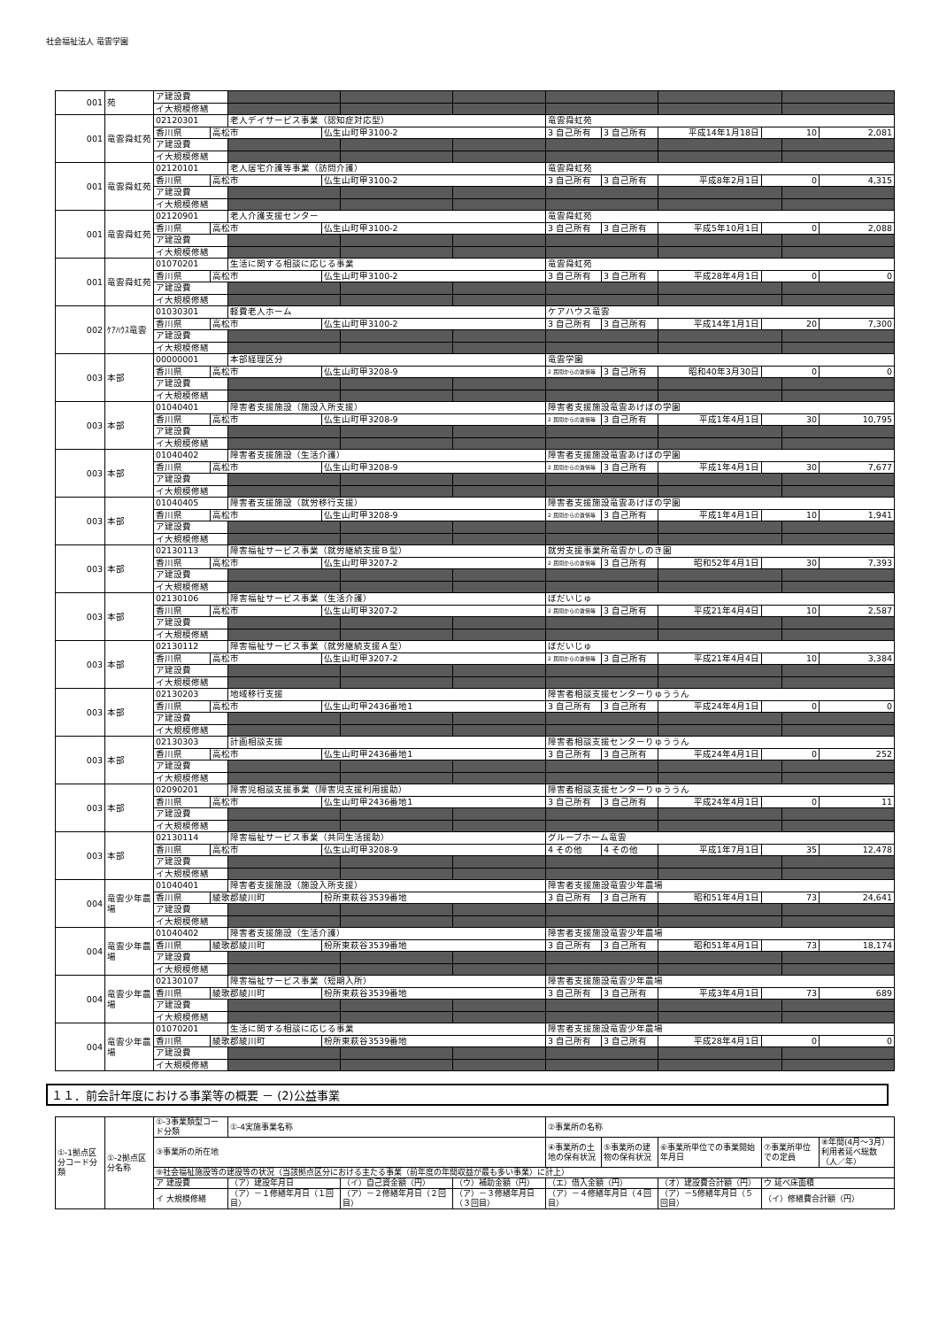社会福祉法人 竜雲学園
| 001 | 苑 | ア建設費 | | | | | | | | | | | |
| | | イ大規模修繕 | | | | | | | | | | | |
| 001 | 竜雲舜虹苑 | 02120301 | | 老人デイサービス事業（認知症対応型） | | | | 竜雲舜虹苑 | | | | | |
| | | 香川県 | 高松市 | | 仏生山町甲3100-2 | | | 3 自己所有 | 3 自己所有 | 平成14年1月18日 | 10 | | 2,081 |
| | | ア建設費 | | | | | | | | | | | |
| | | イ大規模修繕 | | | | | | | | | | | |
| 001 | 竜雲舜虹苑 | 02120101 | | 老人居宅介護等事業（訪問介護） | | | | 竜雲舜虹苑 | | | | | |
| | | 香川県 | 高松市 | | 仏生山町甲3100-2 | | | 3 自己所有 | 3 自己所有 | 平成8年2月1日 | 0 | | 4,315 |
| | | ア建設費 | | | | | | | | | | | |
| | | イ大規模修繕 | | | | | | | | | | | |
| 001 | 竜雲舜虹苑 | 02120901 | | 老人介護支援センター | | | | 竜雲舜虹苑 | | | | | |
| | | 香川県 | 高松市 | | 仏生山町甲3100-2 | | | 3 自己所有 | 3 自己所有 | 平成5年10月1日 | 0 | | 2,088 |
| | | ア建設費 | | | | | | | | | | | |
| | | イ大規模修繕 | | | | | | | | | | | |
| 001 | 竜雲舜虹苑 | 01070201 | | 生活に関する相談に応じる事業 | | | | 竜雲舜虹苑 | | | | | |
| | | 香川県 | 高松市 | | 仏生山町甲3100-2 | | | 3 自己所有 | 3 自己所有 | 平成28年4月1日 | 0 | | 0 |
| | | ア建設費 | | | | | | | | | | | |
| | | イ大規模修繕 | | | | | | | | | | | |
| 002 | ｹｱﾊｳｽ竜雲 | 01030301 | | 軽費老人ホーム | | | | ケアハウス竜雲 | | | | | |
| | | 香川県 | 高松市 | | 仏生山町甲3100-2 | | | 3 自己所有 | 3 自己所有 | 平成14年1月1日 | 20 | | 7,300 |
| | | ア建設費 | | | | | | | | | | | |
| | | イ大規模修繕 | | | | | | | | | | | |
| 003 | 本部 | 00000001 | | 本部経理区分 | | | | 竜雲学園 | | | | | |
| | | 香川県 | 高松市 | | 仏生山町甲3208-9 | | | 2 民間からの賃借等 | 3 自己所有 | 昭和40年3月30日 | 0 | | 0 |
| | | ア建設費 | | | | | | | | | | | |
| | | イ大規模修繕 | | | | | | | | | | | |
| 003 | 本部 | 01040401 | | 障害者支援施設（施設入所支援） | | | | 障害者支援施設竜雲あけぼの学園 | | | | | |
| | | 香川県 | 高松市 | | 仏生山町甲3208-9 | | | 2 民間からの賃借等 | 3 自己所有 | 平成1年4月1日 | 30 | | 10,795 |
| | | ア建設費 | | | | | | | | | | | |
| | | イ大規模修繕 | | | | | | | | | | | |
| 003 | 本部 | 01040402 | | 障害者支援施設（生活介護） | | | | 障害者支援施設竜雲あけぼの学園 | | | | | |
| | | 香川県 | 高松市 | | 仏生山町甲3208-9 | | | 2 民間からの賃借等 | 3 自己所有 | 平成1年4月1日 | 30 | | 7,677 |
| | | ア建設費 | | | | | | | | | | | |
| | | イ大規模修繕 | | | | | | | | | | | |
| 003 | 本部 | 01040405 | | 障害者支援施設（就労移行支援） | | | | 障害者支援施設竜雲あけぼの学園 | | | | | |
| | | 香川県 | 高松市 | | 仏生山町甲3208-9 | | | 2 民間からの賃借等 | 3 自己所有 | 平成1年4月1日 | 10 | | 1,941 |
| | | ア建設費 | | | | | | | | | | | |
| | | イ大規模修繕 | | | | | | | | | | | |
| 003 | 本部 | 02130113 | | 障害福祉サービス事業（就労継続支援Ｂ型） | | | | 就労支援事業所竜雲かしのき園 | | | | | |
| | | 香川県 | 高松市 | | 仏生山町甲3207-2 | | | 2 民間からの賃借等 | 3 自己所有 | 昭和52年4月1日 | 30 | | 7,393 |
| | | ア建設費 | | | | | | | | | | | |
| | | イ大規模修繕 | | | | | | | | | | | |
| 003 | 本部 | 02130106 | | 障害福祉サービス事業（生活介護） | | | | ぼだいじゅ | | | | | |
| | | 香川県 | 高松市 | | 仏生山町甲3207-2 | | | 2 民間からの賃借等 | 3 自己所有 | 平成21年4月4日 | 10 | | 2,587 |
| | | ア建設費 | | | | | | | | | | | |
| | | イ大規模修繕 | | | | | | | | | | | |
| 003 | 本部 | 02130112 | | 障害福祉サービス事業（就労継続支援Ａ型） | | | | ぼだいじゅ | | | | | |
| | | 香川県 | 高松市 | | 仏生山町甲3207-2 | | | 2 民間からの賃借等 | 3 自己所有 | 平成21年4月4日 | 10 | | 3,384 |
| | | ア建設費 | | | | | | | | | | | |
| | | イ大規模修繕 | | | | | | | | | | | |
| 003 | 本部 | 02130203 | | 地域移行支援 | | | | 障害者相談支援センターりゅううん | | | | | |
| | | 香川県 | 高松市 | | 仏生山町甲2436番地1 | | | 3 自己所有 | 3 自己所有 | 平成24年4月1日 | 0 | | 0 |
| | | ア建設費 | | | | | | | | | | | |
| | | イ大規模修繕 | | | | | | | | | | | |
| 003 | 本部 | 02130303 | | 計画相談支援 | | | | 障害者相談支援センターりゅううん | | | | | |
| | | 香川県 | 高松市 | | 仏生山町甲2436番地1 | | | 3 自己所有 | 3 自己所有 | 平成24年4月1日 | 0 | | 252 |
| | | ア建設費 | | | | | | | | | | | |
| | | イ大規模修繕 | | | | | | | | | | | |
| 003 | 本部 | 02090201 | | 障害児相談支援事業（障害児支援利用援助） | | | | 障害者相談支援センターりゅううん | | | | | |
| | | 香川県 | 高松市 | | 仏生山町甲2436番地1 | | | 3 自己所有 | 3 自己所有 | 平成24年4月1日 | 0 | | 11 |
| | | ア建設費 | | | | | | | | | | | |
| | | イ大規模修繕 | | | | | | | | | | | |
| 003 | 本部 | 02130114 | | 障害福祉サービス事業（共同生活援助） | | | | グループホーム竜雲 | | | | | |
| | | 香川県 | 高松市 | | 仏生山町甲3208-9 | | | 4 その他 | 4 その他 | 平成1年7月1日 | 35 | | 12,478 |
| | | ア建設費 | | | | | | | | | | | |
| | | イ大規模修繕 | | | | | | | | | | | |
| 004 | 竜雲少年農場 | 01040401 | | 障害者支援施設（施設入所支援） | | | | 障害者支援施設竜雲少年農場 | | | | | |
| | | 香川県 | 綾歌郡綾川町 | | 枌所東萩谷3539番地 | | | 3 自己所有 | 3 自己所有 | 昭和51年4月1日 | 73 | | 24,641 |
| | | ア建設費 | | | | | | | | | | | |
| | | イ大規模修繕 | | | | | | | | | | | |
| 004 | 竜雲少年農場 | 01040402 | | 障害者支援施設（生活介護） | | | | 障害者支援施設竜雲少年農場 | | | | | |
| | | 香川県 | 綾歌郡綾川町 | | 枌所東萩谷3539番地 | | | 3 自己所有 | 3 自己所有 | 昭和51年4月1日 | 73 | | 18,174 |
| | | ア建設費 | | | | | | | | | | | |
| | | イ大規模修繕 | | | | | | | | | | | |
| 004 | 竜雲少年農場 | 02130107 | | 障害福祉サービス事業（短期入所） | | | | 障害者支援施設竜雲少年農場 | | | | | |
| | | 香川県 | 綾歌郡綾川町 | | 枌所東萩谷3539番地 | | | 3 自己所有 | 3 自己所有 | 平成3年4月1日 | 73 | | 689 |
| | | ア建設費 | | | | | | | | | | | |
| | | イ大規模修繕 | | | | | | | | | | | |
| 004 | 竜雲少年農場 | 01070201 | | 生活に関する相談に応じる事業 | | | | 障害者支援施設竜雲少年農場 | | | | | |
| | | 香川県 | 綾歌郡綾川町 | | 枌所東萩谷3539番地 | | | 3 自己所有 | 3 自己所有 | 平成28年4月1日 | 0 | | 0 |
| | | ア建設費 | | | | | | | | | | | |
| | | イ大規模修繕 | | | | | | | | | | | |
１１．前会計年度における事業等の概要 － (2)公益事業
| ①-1拠点区分コード分類 | ①-2拠点区分名称 | ①-3事業類型コード分類 | ①-4実施事業名称 | | | ②事業所の名称 | | | | |
| | | ③事業所の所在地 | | | | ④事業所の土地の保有状況 | ⑤事業所の建物の保有状況 | ⑥事業所単位での事業開始年月日 | ⑦事業所単位での定員 | ⑧年間(4月～3月）利用者延べ総数（人／年） |
| | | ⑨社会福祉施設等の建設等の状況（当該拠点区分における主たる事業（前年度の年間収益が最も多い事業）に計上） | | | | | | | | |
| | | ア 建設費 | （ア）建設年月日 | （イ）自己資金額（円） | （ウ）補助金額（円） | （エ）借入金額（円） | | （オ）建設費合計額（円） | ウ 延べ床面積 | |
| | | イ 大規模修繕 | （ア）－１修繕年月日（１回目） | （ア）－２修繕年月日（２回目） | （ア）－３修繕年月日（３回目） | （ア）－４修繕年月日（４回目） | | （ア）－5修繕年月日（５回目） | （イ）修繕費合計額（円） | |